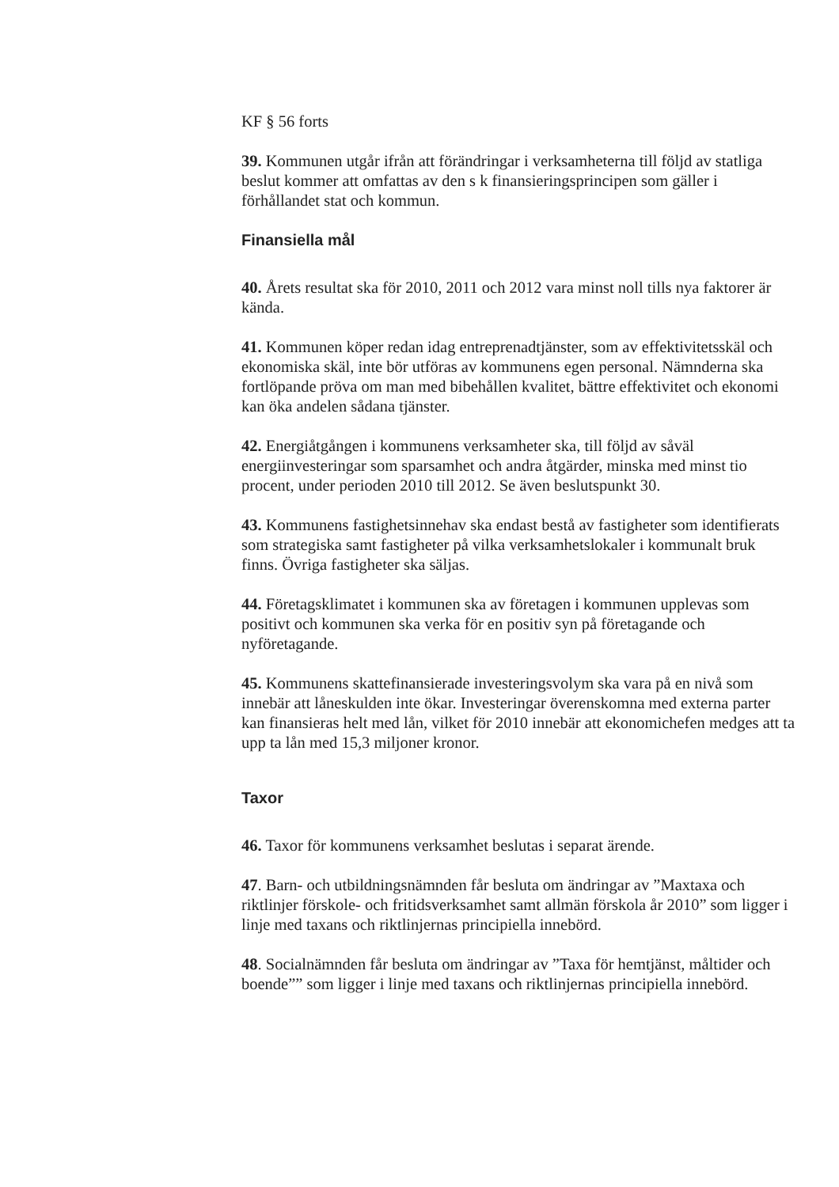KF § 56 forts
39. Kommunen utgår ifrån att förändringar i verksamheterna till följd av statliga beslut kommer att omfattas av den s k finansieringsprincipen som gäller i förhållandet stat och kommun.
Finansiella mål
40. Årets resultat ska för 2010, 2011 och 2012 vara minst noll tills nya faktorer är kända.
41. Kommunen köper redan idag entreprenadtjänster, som av effektivitetsskäl och ekonomiska skäl, inte bör utföras av kommunens egen personal. Nämnderna ska fortlöpande pröva om man med bibehållen kvalitet, bättre effektivitet och ekonomi kan öka andelen sådana tjänster.
42. Energiåtgången i kommunens verksamheter ska, till följd av såväl energiinvesteringar som sparsamhet och andra åtgärder, minska med minst tio procent, under perioden 2010 till 2012. Se även beslutspunkt 30.
43. Kommunens fastighetsinnehav ska endast bestå av fastigheter som identifierats som strategiska samt fastigheter på vilka verksamhetslokaler i kommunalt bruk finns. Övriga fastigheter ska säljas.
44. Företagsklimatet i kommunen ska av företagen i kommunen upplevas som positivt och kommunen ska verka för en positiv syn på företagande och nyföretagande.
45. Kommunens skattefinansierade investeringsvolym ska vara på en nivå som innebär att låneskulden inte ökar. Investeringar överenskomna med externa parter kan finansieras helt med lån, vilket för 2010 innebär att ekonomichefen medges att ta upp ta lån med 15,3 miljoner kronor.
Taxor
46. Taxor för kommunens verksamhet beslutas i separat ärende.
47. Barn- och utbildningsnämnden får besluta om ändringar av ”Maxtaxa och riktlinjer förskole- och fritidsverksamhet samt allmän förskola år 2010” som ligger i linje med taxans och riktlinjernas principiella innebörd.
48. Socialnämnden får besluta om ändringar av ”Taxa för hemtjänst, måltider och boende”” som ligger i linje med taxans och riktlinjernas principiella innebörd.